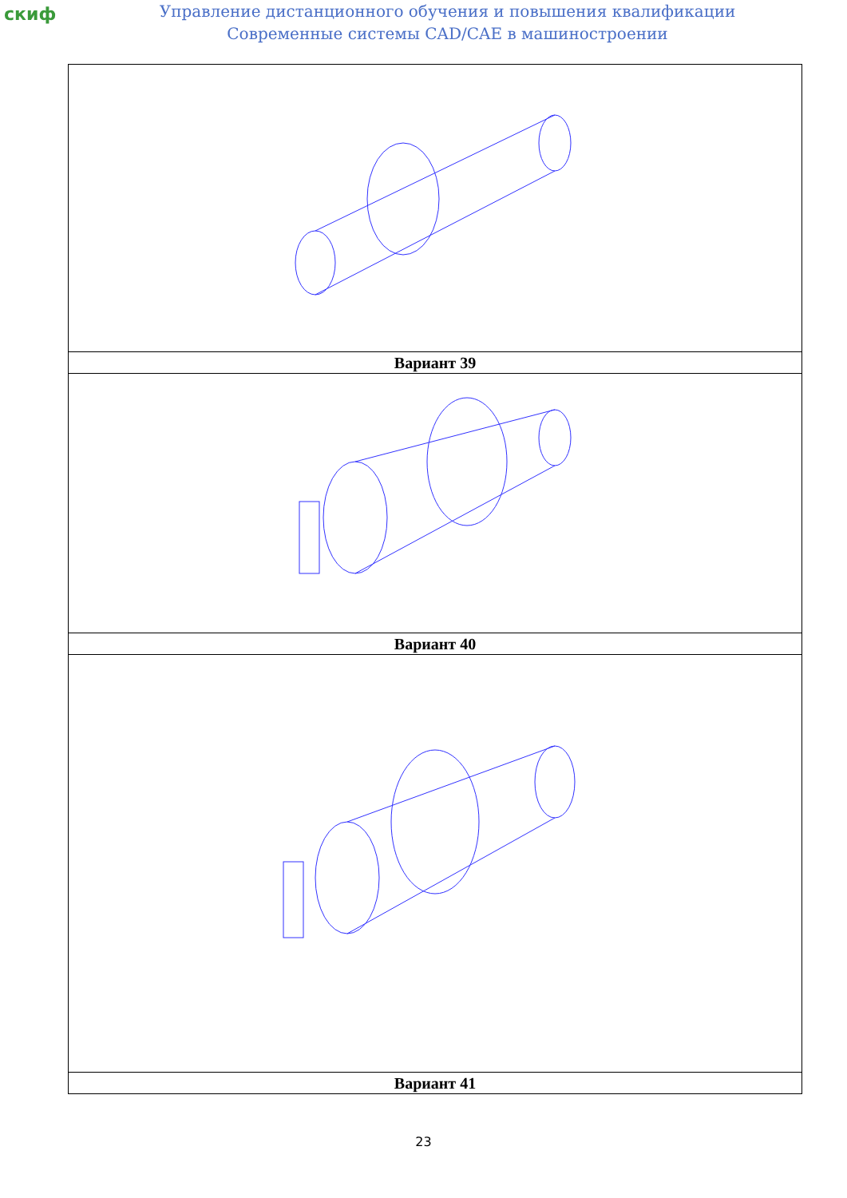скиф
Управление дистанционного обучения и повышения квалификации
Современные системы CAD/CAE в машиностроении
| Вариант 39 |
| Вариант 40 |
| Вариант 41 |
23